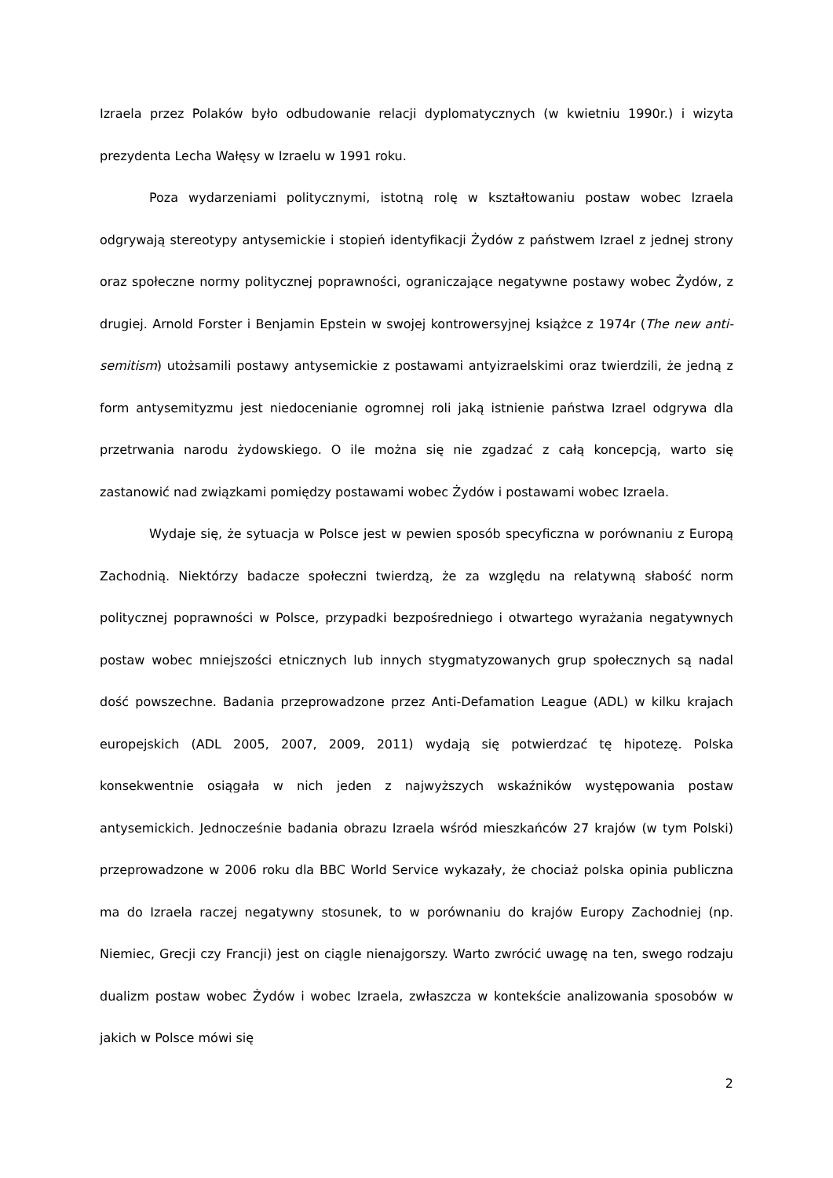Izraela przez Polaków było odbudowanie relacji dyplomatycznych (w kwietniu 1990r.) i wizyta prezydenta Lecha Wałęsy w Izraelu w 1991 roku.
Poza wydarzeniami politycznymi, istotną rolę w kształtowaniu postaw wobec Izraela odgrywają stereotypy antysemickie i stopień identyfikacji Żydów z państwem Izrael z jednej strony oraz społeczne normy politycznej poprawności, ograniczające negatywne postawy wobec Żydów, z drugiej. Arnold Forster i Benjamin Epstein w swojej kontrowersyjnej książce z 1974r (The new anti-semitism) utożsamili postawy antysemickie z postawami antyizraelskimi oraz twierdzili, że jedną z form antysemityzmu jest niedocenianie ogromnej roli jaką istnienie państwa Izrael odgrywa dla przetrwania narodu żydowskiego. O ile można się nie zgadzać z całą koncepcją, warto się zastanowić nad związkami pomiędzy postawami wobec Żydów i postawami wobec Izraela.
Wydaje się, że sytuacja w Polsce jest w pewien sposób specyficzna w porównaniu z Europą Zachodnią. Niektórzy badacze społeczni twierdzą, że za względu na relatywną słabość norm politycznej poprawności w Polsce, przypadki bezpośredniego i otwartego wyrażania negatywnych postaw wobec mniejszości etnicznych lub innych stygmatyzowanych grup społecznych są nadal dość powszechne. Badania przeprowadzone przez Anti-Defamation League (ADL) w kilku krajach europejskich (ADL 2005, 2007, 2009, 2011) wydają się potwierdzać tę hipotezę. Polska konsekwentnie osiągała w nich jeden z najwyższych wskaźników występowania postaw antysemickich. Jednocześnie badania obrazu Izraela wśród mieszkańców 27 krajów (w tym Polski) przeprowadzone w 2006 roku dla BBC World Service wykazały, że chociaż polska opinia publiczna ma do Izraela raczej negatywny stosunek, to w porównaniu do krajów Europy Zachodniej (np. Niemiec, Grecji czy Francji) jest on ciągle nienajgorszy. Warto zwrócić uwagę na ten, swego rodzaju dualizm postaw wobec Żydów i wobec Izraela, zwłaszcza w kontekście analizowania sposobów w jakich w Polsce mówi się
2